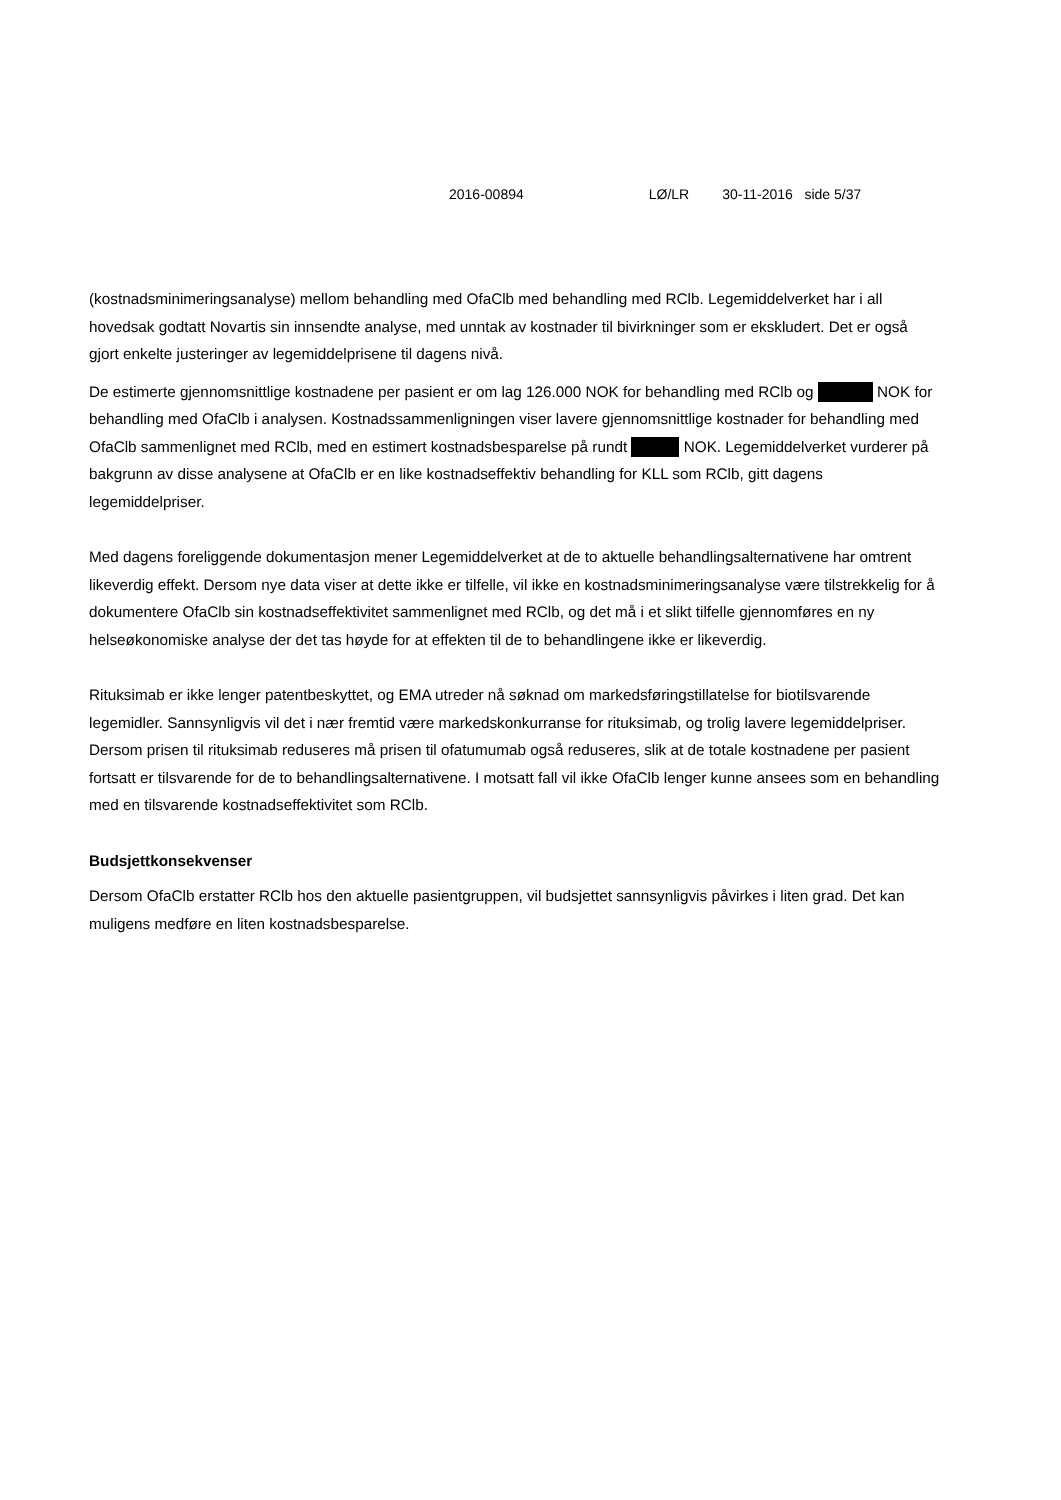2016-00894 LØ/LR 30-11-2016 side 5/37
(kostnadsminimeringsanalyse) mellom behandling med OfaClb med behandling med RClb. Legemiddelverket har i all hovedsak godtatt Novartis sin innsendte analyse, med unntak av kostnader til bivirkninger som er ekskludert. Det er også gjort enkelte justeringer av legemiddelprisene til dagens nivå.
De estimerte gjennomsnittlige kostnadene per pasient er om lag 126.000 NOK for behandling med RClb og NOK for behandling med OfaClb i analysen. Kostnadssammenligningen viser lavere gjennomsnittlige kostnader for behandling med OfaClb sammenlignet med RClb, med en estimert kostnadsbesparelse på rundt NOK. Legemiddelverket vurderer på bakgrunn av disse analysene at OfaClb er en like kostnadseffektiv behandling for KLL som RClb, gitt dagens legemiddelpriser.
Med dagens foreliggende dokumentasjon mener Legemiddelverket at de to aktuelle behandlingsalternativene har omtrent likeverdig effekt. Dersom nye data viser at dette ikke er tilfelle, vil ikke en kostnadsminimeringsanalyse være tilstrekkelig for å dokumentere OfaClb sin kostnadseffektivitet sammenlignet med RClb, og det må i et slikt tilfelle gjennomføres en ny helseøkonomiske analyse der det tas høyde for at effekten til de to behandlingene ikke er likeverdig.
Rituksimab er ikke lenger patentbeskyttet, og EMA utreder nå søknad om markedsføringstillatelse for biotilsvarende legemidler. Sannsynligvis vil det i nær fremtid være markedskonkurranse for rituksimab, og trolig lavere legemiddelpriser. Dersom prisen til rituksimab reduseres må prisen til ofatumumab også reduseres, slik at de totale kostnadene per pasient fortsatt er tilsvarende for de to behandlingsalternativene. I motsatt fall vil ikke OfaClb lenger kunne ansees som en behandling med en tilsvarende kostnadseffektivitet som RClb.
Budsjettkonsekvenser
Dersom OfaClb erstatter RClb hos den aktuelle pasientgruppen, vil budsjettet sannsynligvis påvirkes i liten grad. Det kan muligens medføre en liten kostnadsbesparelse.